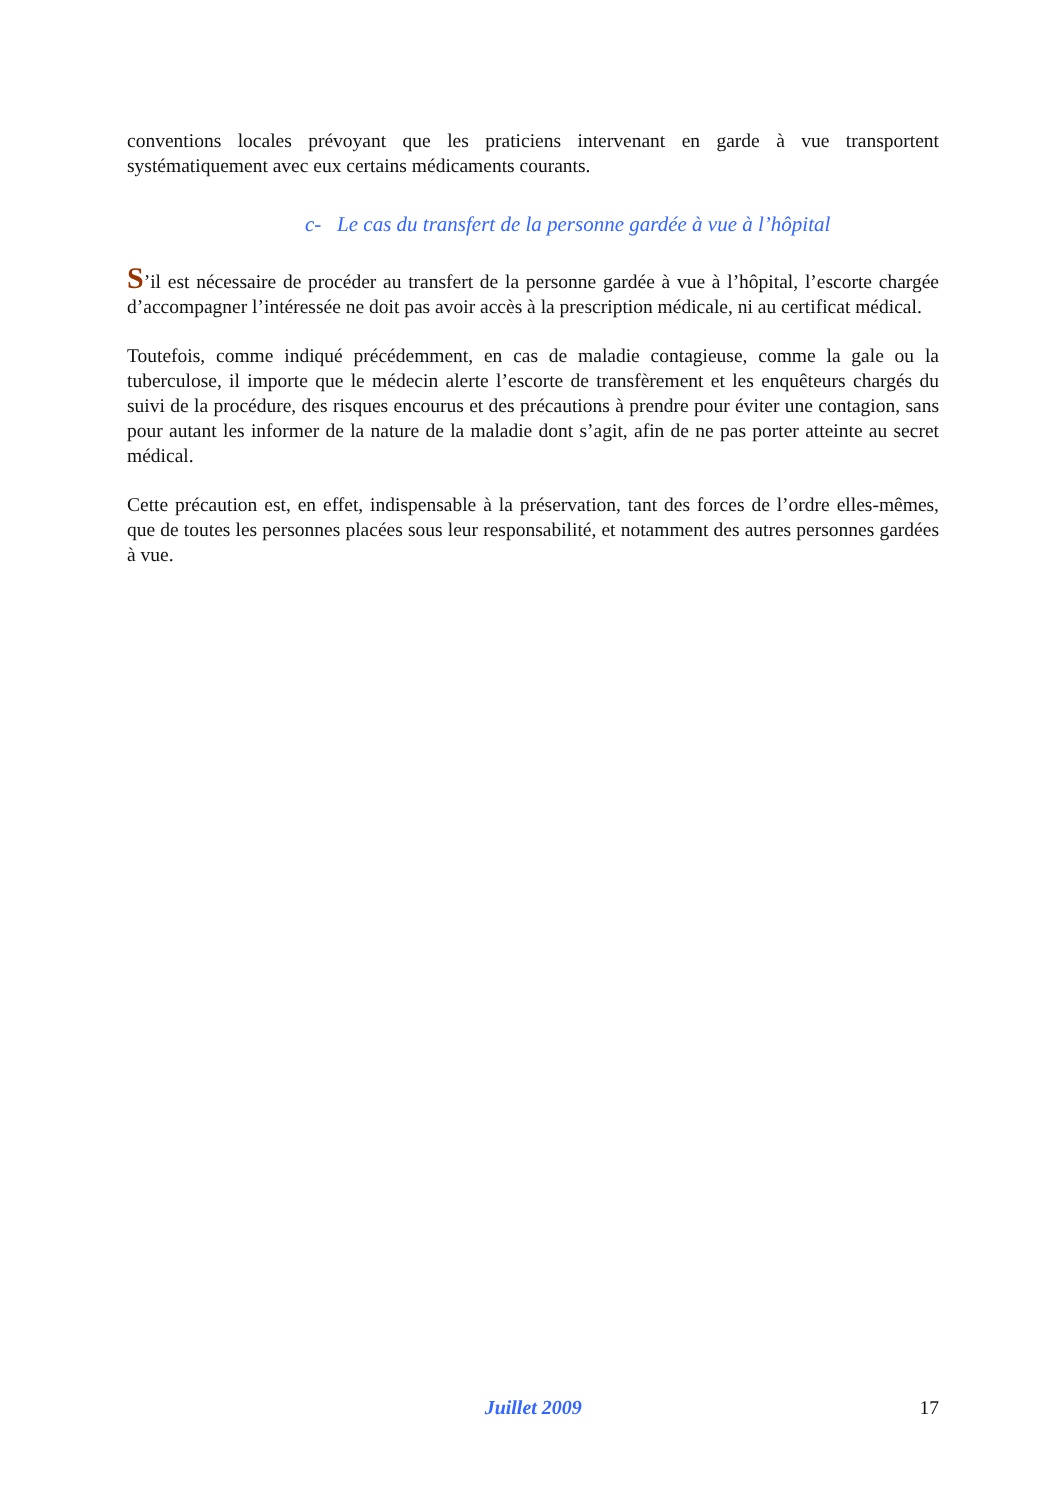conventions locales prévoyant que les praticiens intervenant en garde à vue transportent systématiquement avec eux certains médicaments courants.
c- Le cas du transfert de la personne gardée à vue à l’hôpital
S’il est nécessaire de procéder au transfert de la personne gardée à vue à l’hôpital, l’escorte chargée d’accompagner l’intéressée ne doit pas avoir accès à la prescription médicale, ni au certificat médical.
Toutefois, comme indiqué précédemment, en cas de maladie contagieuse, comme la gale ou la tuberculose, il importe que le médecin alerte l’escorte de transfèrement et les enquêteurs chargés du suivi de la procédure, des risques encourus et des précautions à prendre pour éviter une contagion, sans pour autant les informer de la nature de la maladie dont s’agit, afin de ne pas porter atteinte au secret médical.
Cette précaution est, en effet, indispensable à la préservation, tant des forces de l’ordre elles-mêmes, que de toutes les personnes placées sous leur responsabilité, et notamment des autres personnes gardées à vue.
Juillet 2009 17